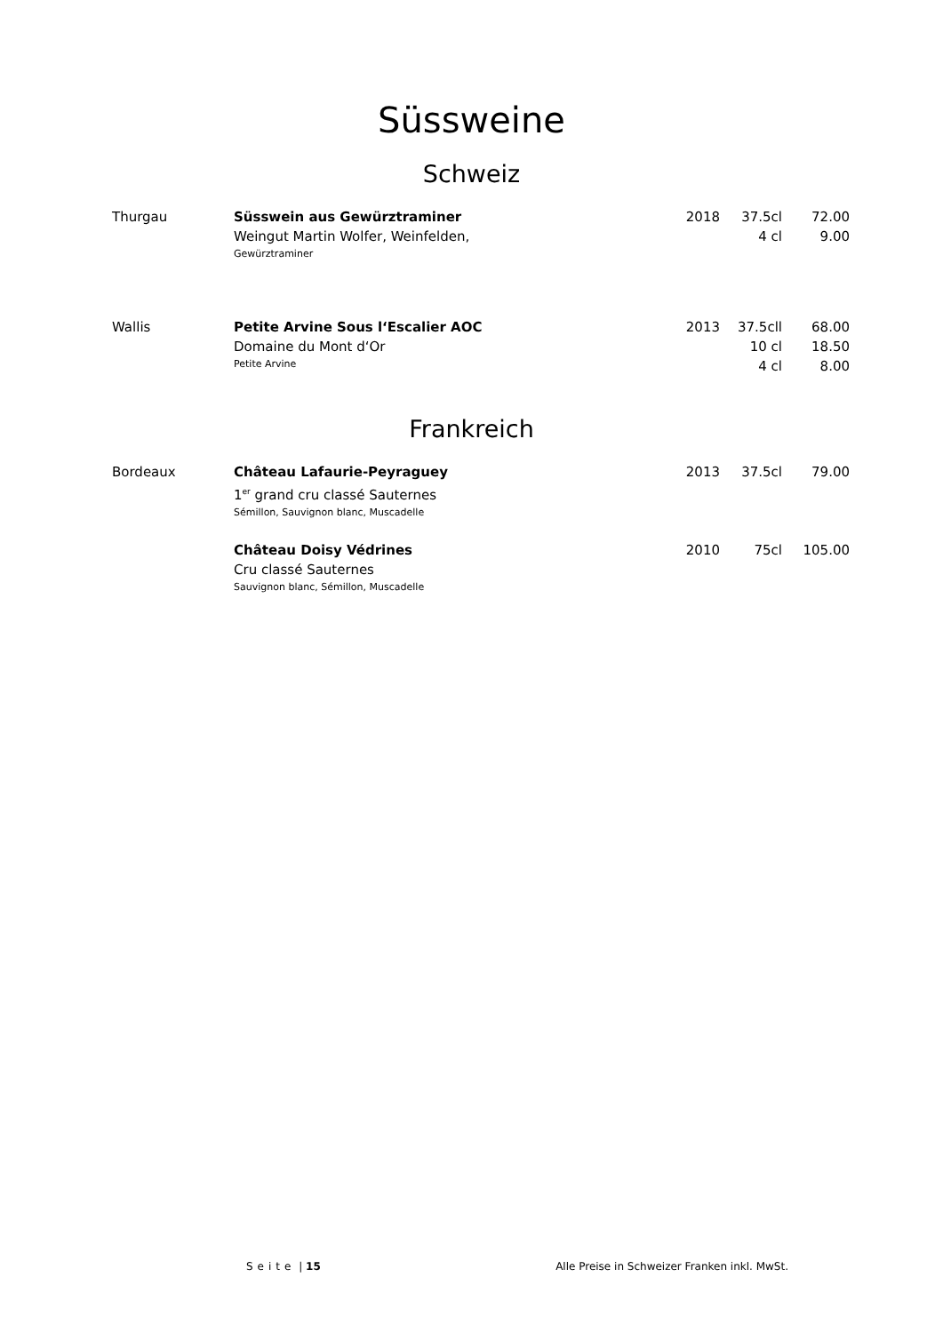Süssweine
Schweiz
| Thurgau | Süsswein aus Gewürztraminer | 2018 | 37.5cl | 72.00 |
| | Weingut Martin Wolfer, Weinfelden, | | 4 cl | 9.00 |
| | Gewürztraminer | | | |
| Wallis | Petite Arvine Sous l‘Escalier AOC | 2013 | 37.5cll | 68.00 |
| | Domaine du Mont d‘Or | | 10 cl | 18.50 |
| | Petite Arvine | | 4 cl | 8.00 |
Frankreich
| Bordeaux | Château Lafaurie-Peyraguey | 2013 | 37.5cl | 79.00 |
| | 1<sup>er</sup> grand cru classé Sauternes | | | |
| | Sémillon, Sauvignon blanc, Muscadelle | | | |
| | Château Doisy Védrines | 2010 | 75cl | 105.00 |
| | Cru classé Sauternes | | | |
| | Sauvignon blanc, Sémillon, Muscadelle | | | |
Seite | 15 Alle Preise in Schweizer Franken inkl. MwSt.